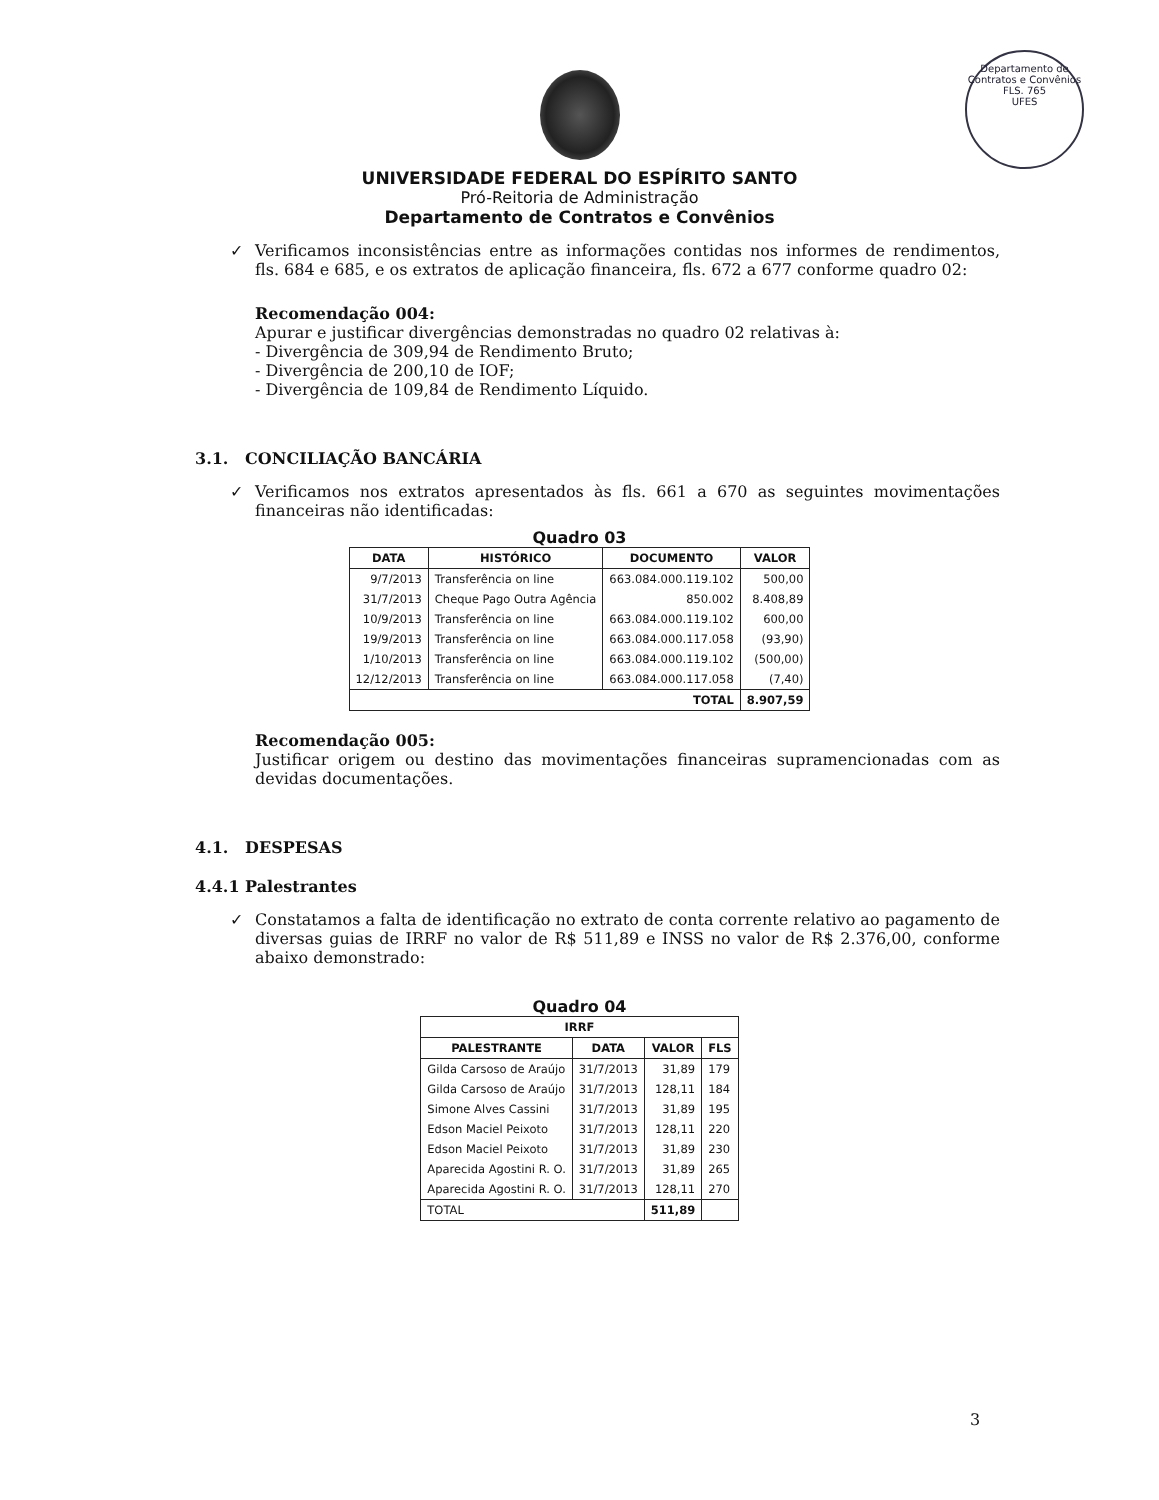Departamento de Contratos e Convênios
FLS. 765
UFES
UNIVERSIDADE FEDERAL DO ESPÍRITO SANTO
Pró-Reitoria de Administração
Departamento de Contratos e Convênios
✓
Verificamos inconsistências entre as informações contidas nos informes de rendimentos, fls. 684 e 685, e os extratos de aplicação financeira, fls. 672 a 677 conforme quadro 02:
Recomendação 004:
Apurar e justificar divergências demonstradas no quadro 02 relativas à:
- Divergência de 309,94 de Rendimento Bruto;
- Divergência de 200,10 de IOF;
- Divergência de 109,84 de Rendimento Líquido.
3.1. CONCILIAÇÃO BANCÁRIA
✓
Verificamos nos extratos apresentados às fls. 661 a 670 as seguintes movimentações financeiras não identificadas:
Quadro 03
| DATA | HISTÓRICO | DOCUMENTO | VALOR |
| --- | --- | --- | --- |
| 9/7/2013 | Transferência on line | 663.084.000.119.102 | 500,00 |
| 31/7/2013 | Cheque Pago Outra Agência | 850.002 | 8.408,89 |
| 10/9/2013 | Transferência on line | 663.084.000.119.102 | 600,00 |
| 19/9/2013 | Transferência on line | 663.084.000.117.058 | (93,90) |
| 1/10/2013 | Transferência on line | 663.084.000.119.102 | (500,00) |
| 12/12/2013 | Transferência on line | 663.084.000.117.058 | (7,40) |
| TOTAL | | | 8.907,59 |
Recomendação 005:
Justificar origem ou destino das movimentações financeiras supramencionadas com as devidas documentações.
4.1. DESPESAS
4.4.1 Palestrantes
✓
Constatamos a falta de identificação no extrato de conta corrente relativo ao pagamento de diversas guias de IRRF no valor de R$ 511,89 e INSS no valor de R$ 2.376,00, conforme abaixo demonstrado:
Quadro 04
| IRRF | | | |
| --- | --- | --- | --- |
| PALESTRANTE | DATA | VALOR | FLS |
| Gilda Carsoso de Araújo | 31/7/2013 | 31,89 | 179 |
| Gilda Carsoso de Araújo | 31/7/2013 | 128,11 | 184 |
| Simone Alves Cassini | 31/7/2013 | 31,89 | 195 |
| Edson Maciel Peixoto | 31/7/2013 | 128,11 | 220 |
| Edson Maciel Peixoto | 31/7/2013 | 31,89 | 230 |
| Aparecida Agostini R. O. | 31/7/2013 | 31,89 | 265 |
| Aparecida Agostini R. O. | 31/7/2013 | 128,11 | 270 |
| TOTAL | | 511,89 | |
3